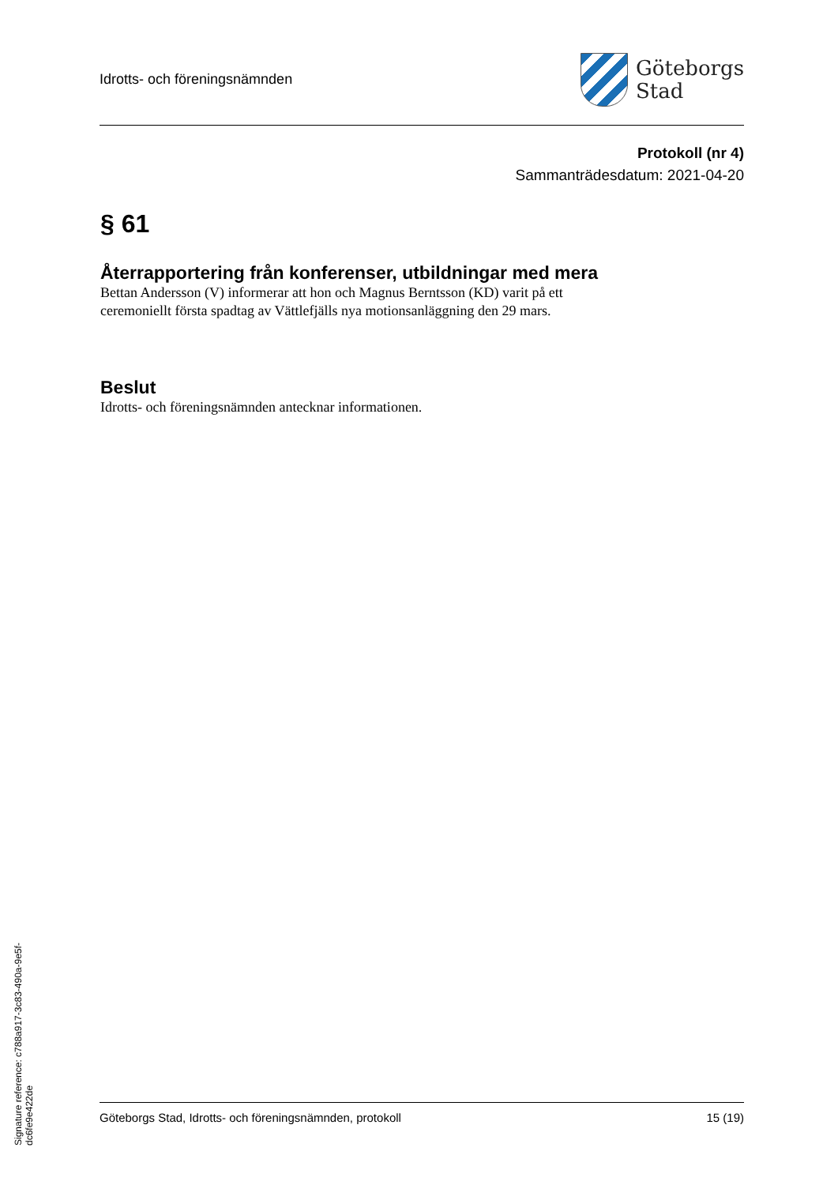Idrotts- och föreningsnämnden
Göteborgs
Stad
Protokoll (nr 4)
Sammanträdesdatum: 2021-04-20
§ 61
Återrapportering från konferenser, utbildningar med mera
Bettan Andersson (V) informerar att hon och Magnus Berntsson (KD) varit på ett
ceremoniellt första spadtag av Vättlefjälls nya motionsanläggning den 29 mars.
Beslut
Idrotts- och föreningsnämnden antecknar informationen.
Göteborgs Stad, Idrotts- och föreningsnämnden, protokoll 15 (19)
Signature reference: c788a917-3c83-490a-9e5f-dc6fe9e422de